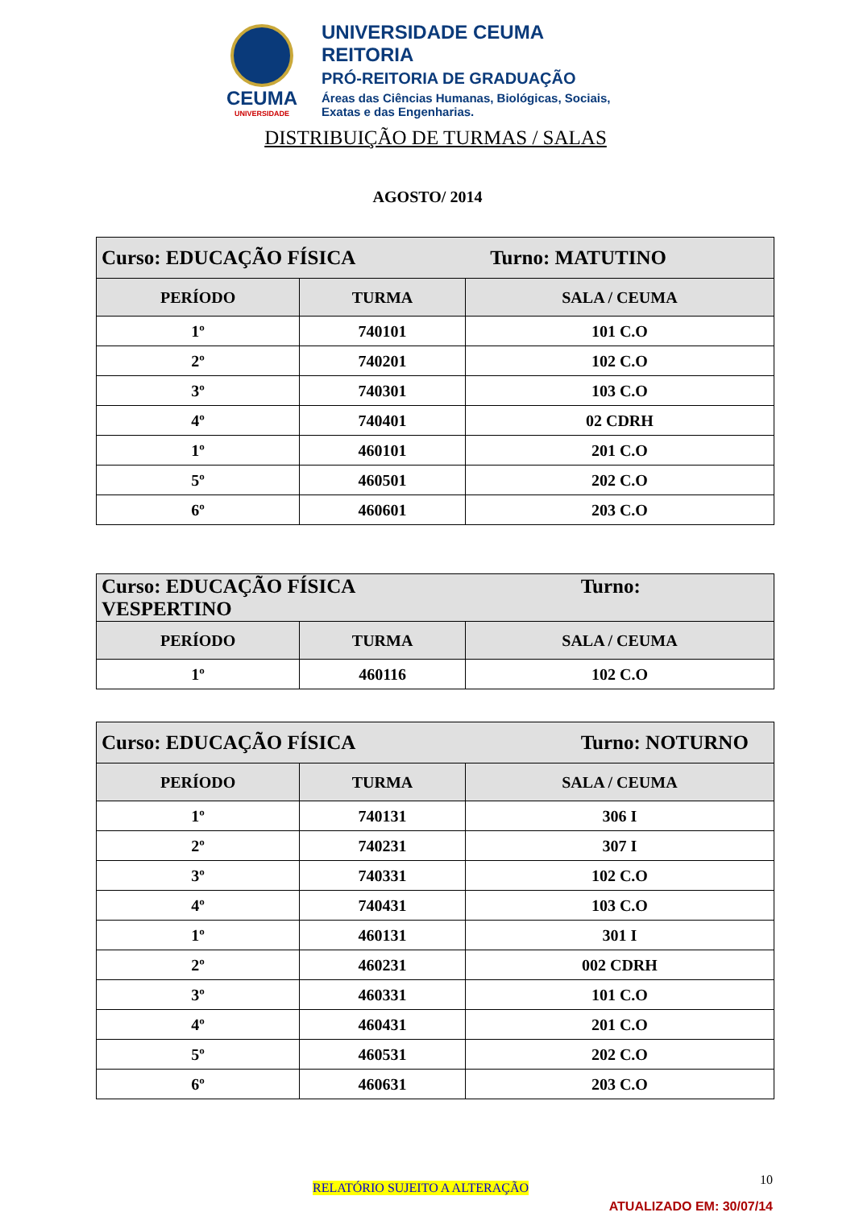CEUMA
UNIVERSIDADE
UNIVERSIDADE CEUMA
REITORIA
PRÓ-REITORIA DE GRADUAÇÃO
Áreas das Ciências Humanas, Biológicas, Sociais,
Exatas e das Engenharias.
DISTRIBUIÇÃO DE TURMAS / SALAS
AGOSTO/ 2014
| Curso: EDUCAÇÃO FÍSICA Turno: MATUTINO | | |
| PERÍODO | TURMA | SALA / CEUMA |
| 1º | 740101 | 101 C.O |
| 2º | 740201 | 102 C.O |
| 3º | 740301 | 103 C.O |
| 4º | 740401 | 02 CDRH |
| 1º | 460101 | 201 C.O |
| 5º | 460501 | 202 C.O |
| 6º | 460601 | 203 C.O |
| Curso: EDUCAÇÃO FÍSICA Turno: VESPERTINO | | |
| PERÍODO | TURMA | SALA / CEUMA |
| 1º | 460116 | 102 C.O |
| Curso: EDUCAÇÃO FÍSICA Turno: NOTURNO | | |
| PERÍODO | TURMA | SALA / CEUMA |
| 1º | 740131 | 306 I |
| 2º | 740231 | 307 I |
| 3º | 740331 | 102 C.O |
| 4º | 740431 | 103 C.O |
| 1º | 460131 | 301 I |
| 2º | 460231 | 002 CDRH |
| 3º | 460331 | 101 C.O |
| 4º | 460431 | 201 C.O |
| 5º | 460531 | 202 C.O |
| 6º | 460631 | 203 C.O |
10
RELATÓRIO SUJEITO A ALTERAÇÃO
ATUALIZADO EM: 30/07/14